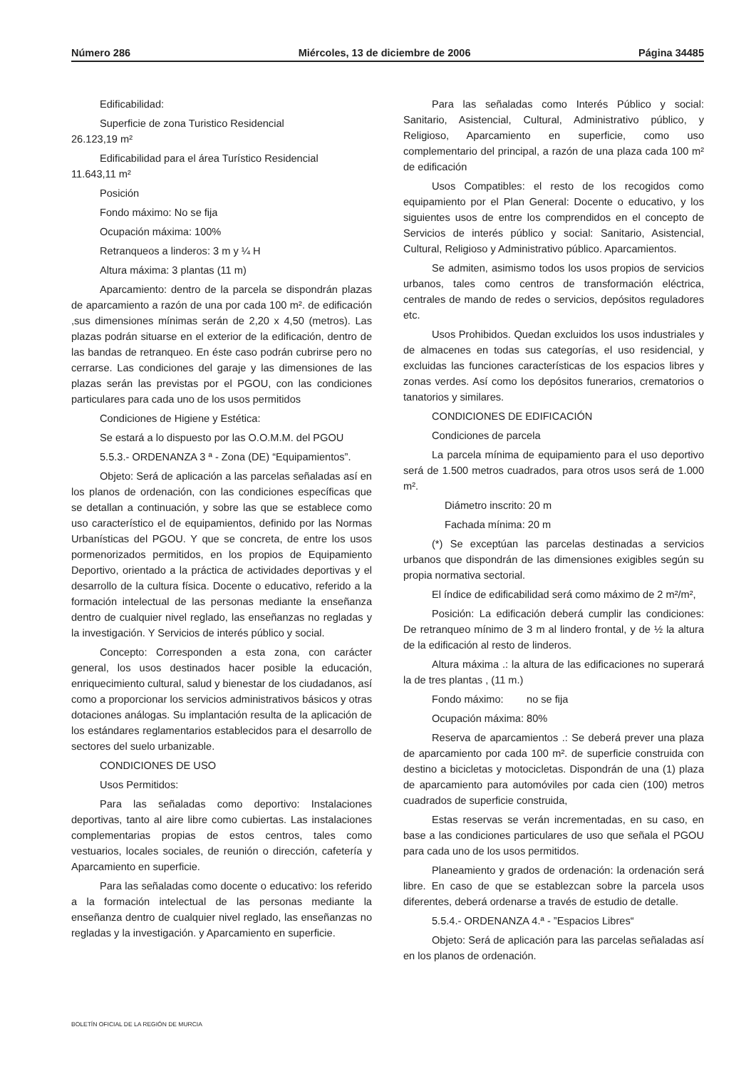Número 286 Miércoles, 13 de diciembre de 2006 Página 34485
Edificabilidad:
Superficie de zona Turistico Residencial
26.123,19 m²
Edificabilidad para el área Turístico Residencial
11.643,11 m²
Posición
Fondo máximo: No se fija
Ocupación máxima: 100%
Retranqueos a linderos: 3 m y ¼ H
Altura máxima: 3 plantas (11 m)
Aparcamiento: dentro de la parcela se dispondrán plazas de aparcamiento a razón de una por cada 100 m². de edificación ,sus dimensiones mínimas serán de 2,20 x 4,50 (metros). Las plazas podrán situarse en el exterior de la edificación, dentro de las bandas de retranqueo. En éste caso podrán cubrirse pero no cerrarse. Las condiciones del garaje y las dimensiones de las plazas serán las previstas por el PGOU, con las condiciones particulares para cada uno de los usos permitidos
Condiciones de Higiene y Estética:
Se estará a lo dispuesto por las O.O.M.M. del PGOU
5.5.3.- ORDENANZA 3 ª - Zona (DE) “Equipamientos”.
Objeto: Será de aplicación a las parcelas señaladas así en los planos de ordenación, con las condiciones específicas que se detallan a continuación, y sobre las que se establece como uso característico el de equipamientos, definido por las Normas Urbanísticas del PGOU. Y que se concreta, de entre los usos pormenorizados permitidos, en los propios de Equipamiento Deportivo, orientado a la práctica de actividades deportivas y el desarrollo de la cultura física. Docente o educativo, referido a la formación intelectual de las personas mediante la enseñanza dentro de cualquier nivel reglado, las enseñanzas no regladas y la investigación. Y Servicios de interés público y social.
Concepto: Corresponden a esta zona, con carácter general, los usos destinados hacer posible la educación, enriquecimiento cultural, salud y bienestar de los ciudadanos, así como a proporcionar los servicios administrativos básicos y otras dotaciones análogas. Su implantación resulta de la aplicación de los estándares reglamentarios establecidos para el desarrollo de sectores del suelo urbanizable.
CONDICIONES DE USO
Usos Permitidos:
Para las señaladas como deportivo: Instalaciones deportivas, tanto al aire libre como cubiertas. Las instalaciones complementarias propias de estos centros, tales como vestuarios, locales sociales, de reunión o dirección, cafetería y Aparcamiento en superficie.
Para las señaladas como docente o educativo: los referido a la formación intelectual de las personas mediante la enseñanza dentro de cualquier nivel reglado, las enseñanzas no regladas y la investigación. y Aparcamiento en superficie.
Para las señaladas como Interés Público y social: Sanitario, Asistencial, Cultural, Administrativo público, y Religioso, Aparcamiento en superficie, como uso complementario del principal, a razón de una plaza cada 100 m² de edificación
Usos Compatibles: el resto de los recogidos como equipamiento por el Plan General: Docente o educativo, y los siguientes usos de entre los comprendidos en el concepto de Servicios de interés público y social: Sanitario, Asistencial, Cultural, Religioso y Administrativo público. Aparcamientos.
Se admiten, asimismo todos los usos propios de servicios urbanos, tales como centros de transformación eléctrica, centrales de mando de redes o servicios, depósitos reguladores etc.
Usos Prohibidos. Quedan excluidos los usos industriales y de almacenes en todas sus categorías, el uso residencial, y excluidas las funciones características de los espacios libres y zonas verdes. Así como los depósitos funerarios, crematorios o tanatorios y similares.
CONDICIONES DE EDIFICACIÓN
Condiciones de parcela
La parcela mínima de equipamiento para el uso deportivo será de 1.500 metros cuadrados, para otros usos será de 1.000 m².
Diámetro inscrito: 20 m
Fachada mínima: 20 m
(*) Se exceptúan las parcelas destinadas a servicios urbanos que dispondrán de las dimensiones exigibles según su propia normativa sectorial.
El índice de edificabilidad será como máximo de 2 m²/m²,
Posición: La edificación deberá cumplir las condiciones: De retranqueo mínimo de 3 m al lindero frontal, y de ½ la altura de la edificación al resto de linderos.
Altura máxima .: la altura de las edificaciones no superará la de tres plantas , (11 m.)
Fondo máximo: no se fija
Ocupación máxima: 80%
Reserva de aparcamientos .: Se deberá prever una plaza de aparcamiento por cada 100 m². de superficie construida con destino a bicicletas y motocicletas. Dispondrán de una (1) plaza de aparcamiento para automóviles por cada cien (100) metros cuadrados de superficie construida,
Estas reservas se verán incrementadas, en su caso, en base a las condiciones particulares de uso que señala el PGOU para cada uno de los usos permitidos.
Planeamiento y grados de ordenación: la ordenación será libre. En caso de que se establezcan sobre la parcela usos diferentes, deberá ordenarse a través de estudio de detalle.
5.5.4.- ORDENANZA 4.ª - ”Espacios Libres“
Objeto: Será de aplicación para las parcelas señaladas así en los planos de ordenación.
BOLETÍN OFICIAL DE LA REGIÓN DE MURCIA